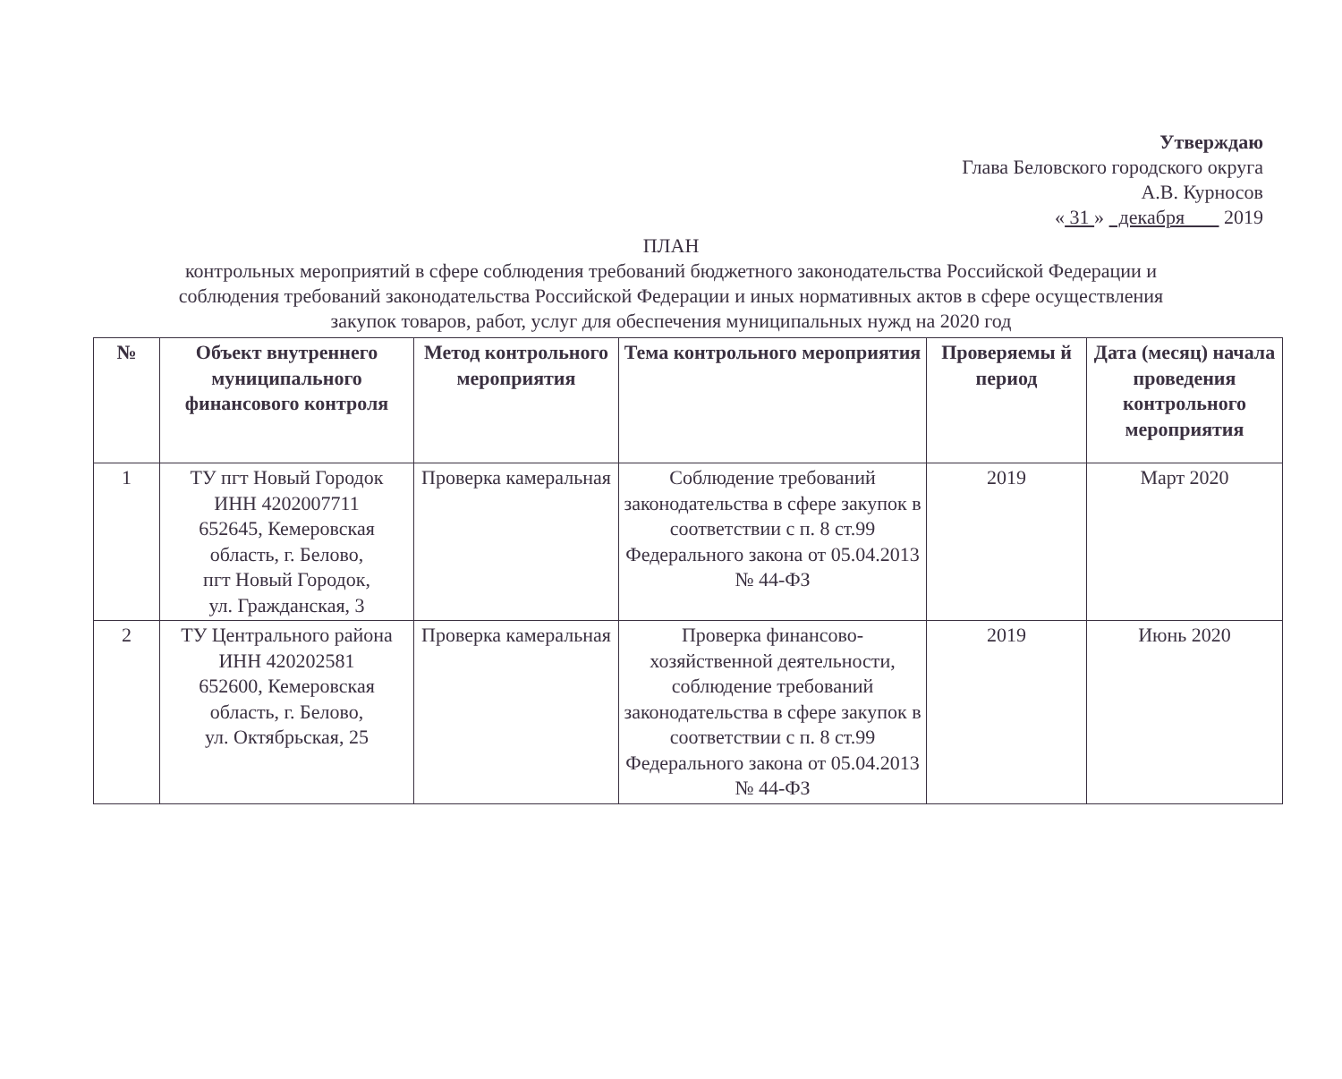Утверждаю
Глава Беловского городского округа
А.В. Курносов
« 31 » декабря 2019
ПЛАН
контрольных мероприятий в сфере соблюдения требований бюджетного законодательства Российской Федерации и
соблюдения требований законодательства Российской Федерации и иных нормативных актов в сфере осуществления
закупок товаров, работ, услуг для обеспечения муниципальных нужд на 2020 год
| № | Объект внутреннего муниципального финансового контроля | Метод контрольного мероприятия | Тема контрольного мероприятия | Проверяемы й период | Дата (месяц) начала проведения контрольного мероприятия |
| --- | --- | --- | --- | --- | --- |
| 1 | ТУ пгт Новый Городок ИНН 4202007711 652645, Кемеровская область, г. Белово, пгт Новый Городок, ул. Гражданская, 3 | Проверка камеральная | Соблюдение требований законодательства в сфере закупок в соответствии с п. 8 ст.99 Федерального закона от 05.04.2013 № 44-ФЗ | 2019 | Март 2020 |
| 2 | ТУ Центрального района ИНН 420202581 652600, Кемеровская область, г. Белово, ул. Октябрьская, 25 | Проверка камеральная | Проверка финансово-хозяйственной деятельности, соблюдение требований законодательства в сфере закупок в соответствии с п. 8 ст.99 Федерального закона от 05.04.2013 № 44-ФЗ | 2019 | Июнь 2020 |